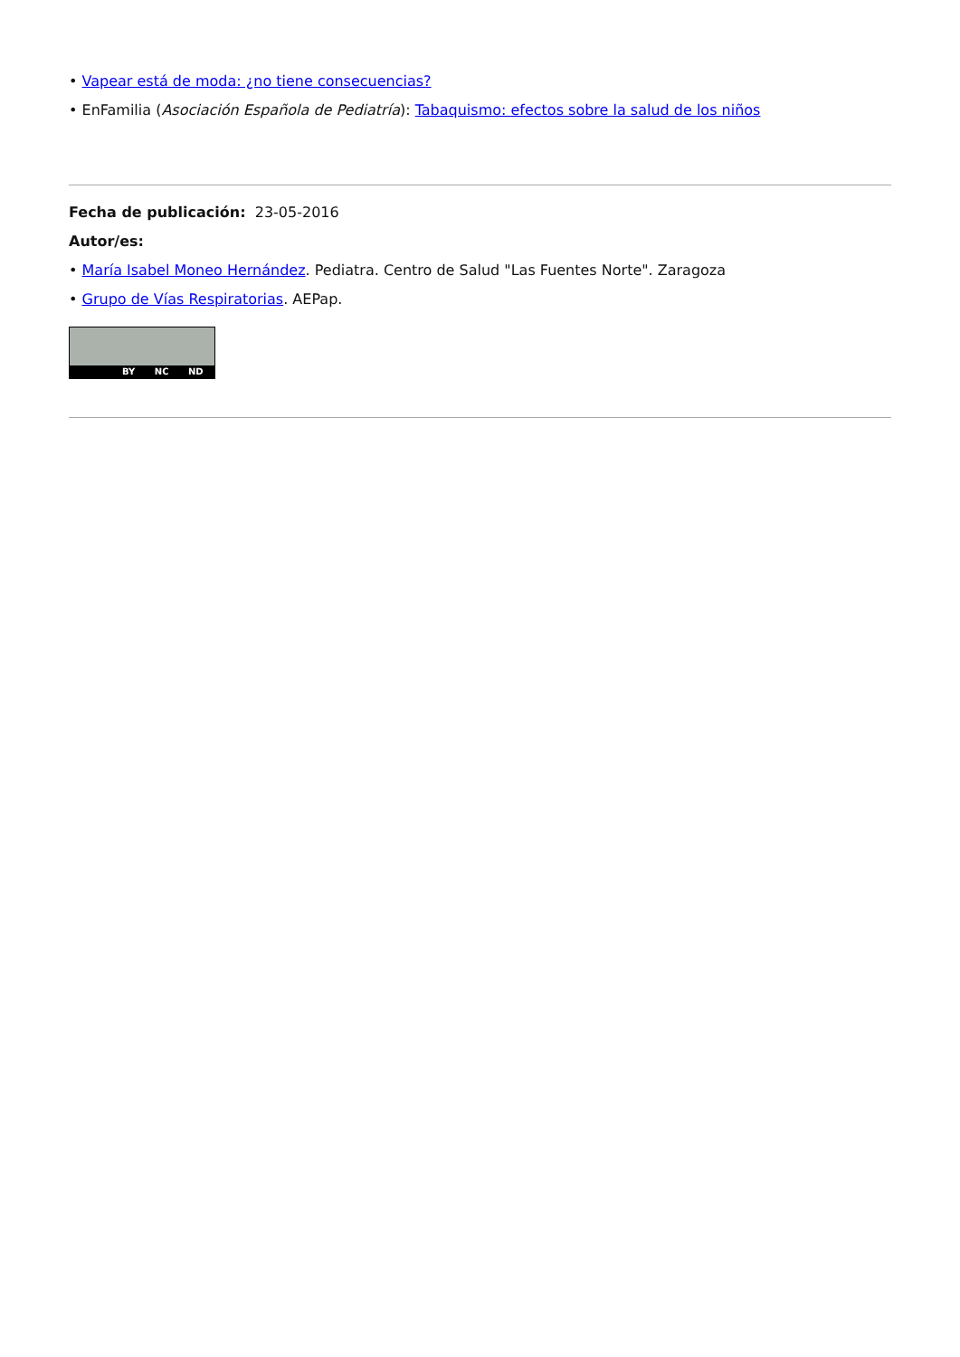• Vapear está de moda: ¿no tiene consecuencias?
• EnFamilia (Asociación Española de Pediatría): Tabaquismo: efectos sobre la salud de los niños
Fecha de publicación: 23-05-2016
Autor/es:
• María Isabel Moneo Hernández. Pediatra. Centro de Salud "Las Fuentes Norte". Zaragoza
• Grupo de Vías Respiratorias. AEPap.
BY NC ND